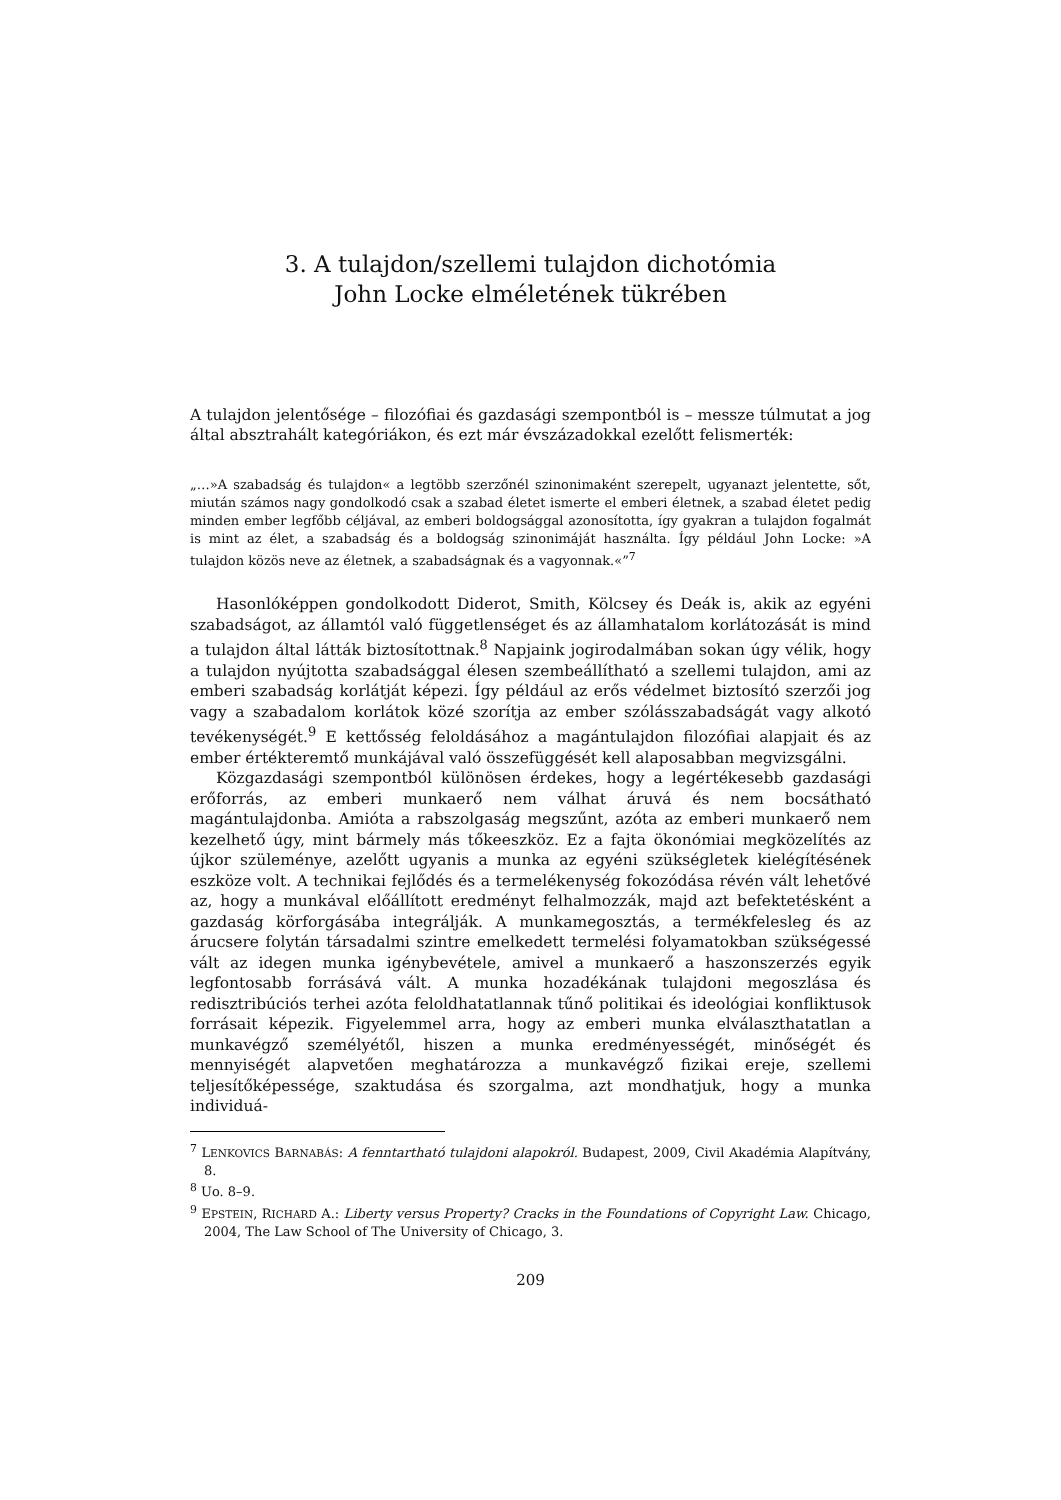3. A tulajdon/szellemi tulajdon dichotómia
John Locke elméletének tükrében
A tulajdon jelentősége – filozófiai és gazdasági szempontból is – messze túlmutat a jog által absztrahált kategóriákon, és ezt már évszázadokkal ezelőtt felismerték:
„…»A szabadság és tulajdon« a legtöbb szerzőnél szinonimaként szerepelt, ugyanazt jelentette, sőt, miután számos nagy gondolkodó csak a szabad életet ismerte el emberi életnek, a szabad életet pedig minden ember legfőbb céljával, az emberi boldogsággal azonosította, így gyakran a tulajdon fogalmát is mint az élet, a szabadság és a boldogság szinonimáját használta. Így például John Locke: »A tulajdon közös neve az életnek, a szabadságnak és a vagyonnak.«”<sup>7</sup>
Hasonlóképpen gondolkodott Diderot, Smith, Kölcsey és Deák is, akik az egyéni szabadságot, az államtól való függetlenséget és az államhatalom korlátozását is mind a tulajdon által látták biztosítottnak.<sup>8</sup> Napjaink jogirodalmában sokan úgy vélik, hogy a tulajdon nyújtotta szabadsággal élesen szembeállítható a szellemi tulajdon, ami az emberi szabadság korlátját képezi. Így például az erős védelmet biztosító szerzői jog vagy a szabadalom korlátok közé szorítja az ember szólásszabadságát vagy alkotó tevékenységét.<sup>9</sup> E kettősség feloldásához a magántulajdon filozófiai alapjait és az ember értékteremtő munkájával való összefüggését kell alaposabban megvizsgálni.
Közgazdasági szempontból különösen érdekes, hogy a legértékesebb gazdasági erőforrás, az emberi munkaerő nem válhat áruvá és nem bocsátható magántulajdonba. Amióta a rabszolgaság megszűnt, azóta az emberi munkaerő nem kezelhető úgy, mint bármely más tőkeeszköz. Ez a fajta ökonómiai megközelítés az újkor szüleménye, azelőtt ugyanis a munka az egyéni szükségletek kielégítésének eszköze volt. A technikai fejlődés és a termelékenység fokozódása révén vált lehetővé az, hogy a munkával előállított eredményt felhalmozzák, majd azt befektetésként a gazdaság körforgásába integrálják. A munkamegosztás, a termékfelesleg és az árucsere folytán társadalmi szintre emelkedett termelési folyamatokban szükségessé vált az idegen munka igénybevétele, amivel a munkaerő a haszonszerzés egyik legfontosabb forrásává vált. A munka hozadékának tulajdoni megoszlása és redisztribúciós terhei azóta feloldhatatlannak tűnő politikai és ideológiai konfliktusok forrásait képezik. Figyelemmel arra, hogy az emberi munka elválaszthatatlan a munkavégző személyétől, hiszen a munka eredményességét, minőségét és mennyiségét alapvetően meghatározza a munkavégző fizikai ereje, szellemi teljesítőképessége, szaktudása és szorgalma, azt mondhatjuk, hogy a munka individuá-
<sup>7</sup> LENKOVICS BARNABÁS: A fenntartható tulajdoni alapokról. Budapest, 2009, Civil Akadémia Alapítvány, 8.
<sup>8</sup> Uo. 8–9.
<sup>9</sup> EPSTEIN, RICHARD A.: Liberty versus Property? Cracks in the Foundations of Copyright Law. Chicago, 2004, The Law School of The University of Chicago, 3.
209